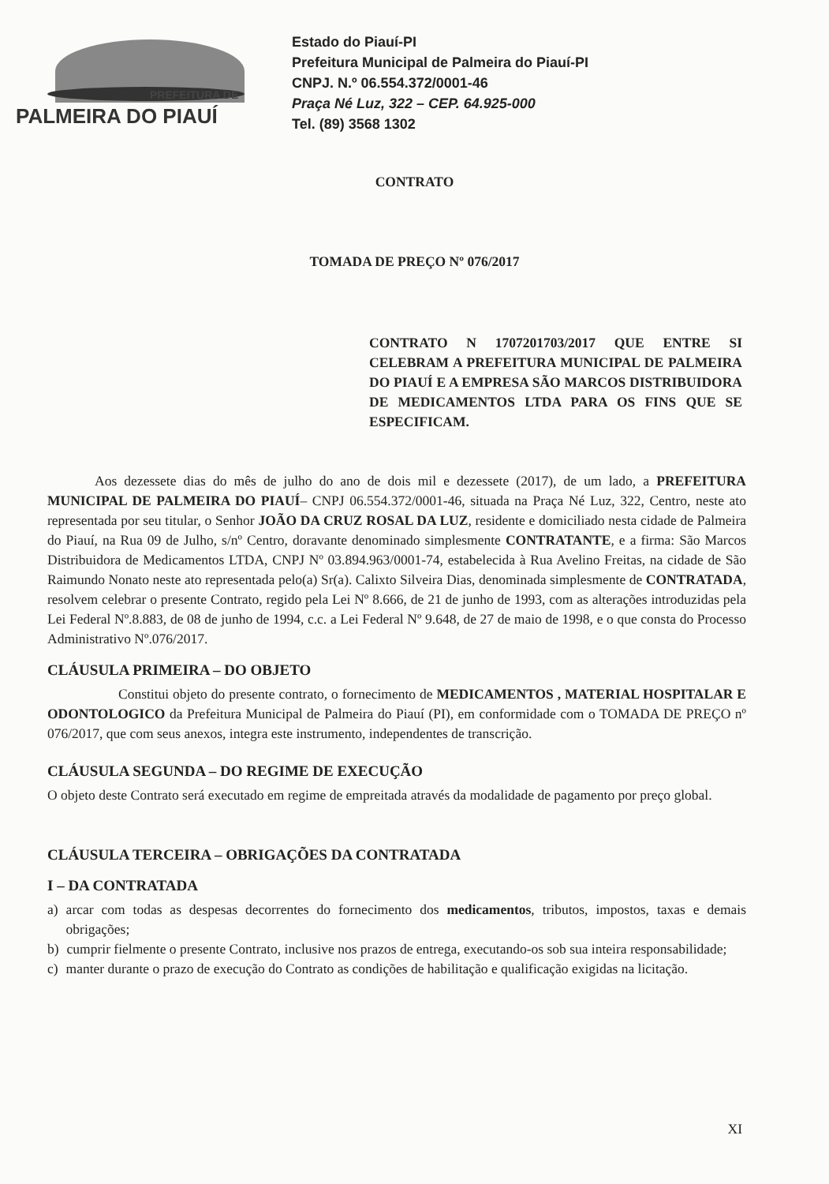PREFEITURA DE
PALMEIRA DO PIAUÍ
Estado do Piauí-PI
Prefeitura Municipal de Palmeira do Piauí-PI
CNPJ. N.º 06.554.372/0001-46
Praça Né Luz, 322 – CEP. 64.925-000
Tel. (89) 3568 1302
CONTRATO
TOMADA DE PREÇO Nº 076/2017
CONTRATO N 1707201703/2017 QUE ENTRE SI CELEBRAM A PREFEITURA MUNICIPAL DE PALMEIRA DO PIAUÍ E A EMPRESA SÃO MARCOS DISTRIBUIDORA DE MEDICAMENTOS LTDA PARA OS FINS QUE SE ESPECIFICAM.
Aos dezessete dias do mês de julho do ano de dois mil e dezessete (2017), de um lado, a PREFEITURA MUNICIPAL DE PALMEIRA DO PIAUÍ– CNPJ 06.554.372/0001-46, situada na Praça Né Luz, 322, Centro, neste ato representada por seu titular, o Senhor JOÃO DA CRUZ ROSAL DA LUZ, residente e domiciliado nesta cidade de Palmeira do Piauí, na Rua 09 de Julho, s/nº Centro, doravante denominado simplesmente CONTRATANTE, e a firma: São Marcos Distribuidora de Medicamentos LTDA, CNPJ Nº 03.894.963/0001-74, estabelecida à Rua Avelino Freitas, na cidade de São Raimundo Nonato neste ato representada pelo(a) Sr(a). Calixto Silveira Dias, denominada simplesmente de CONTRATADA, resolvem celebrar o presente Contrato, regido pela Lei Nº 8.666, de 21 de junho de 1993, com as alterações introduzidas pela Lei Federal Nº.8.883, de 08 de junho de 1994, c.c. a Lei Federal Nº 9.648, de 27 de maio de 1998, e o que consta do Processo Administrativo Nº.076/2017.
CLÁUSULA PRIMEIRA – DO OBJETO
Constitui objeto do presente contrato, o fornecimento de MEDICAMENTOS , MATERIAL HOSPITALAR E ODONTOLOGICO da Prefeitura Municipal de Palmeira do Piauí (PI), em conformidade com o TOMADA DE PREÇO nº 076/2017, que com seus anexos, integra este instrumento, independentes de transcrição.
CLÁUSULA SEGUNDA – DO REGIME DE EXECUÇÃO
O objeto deste Contrato será executado em regime de empreitada através da modalidade de pagamento por preço global.
CLÁUSULA TERCEIRA – OBRIGAÇÕES DA CONTRATADA
I – DA CONTRATADA
a) arcar com todas as despesas decorrentes do fornecimento dos medicamentos, tributos, impostos, taxas e demais obrigações;
b) cumprir fielmente o presente Contrato, inclusive nos prazos de entrega, executando-os sob sua inteira responsabilidade;
c) manter durante o prazo de execução do Contrato as condições de habilitação e qualificação exigidas na licitação.
XI